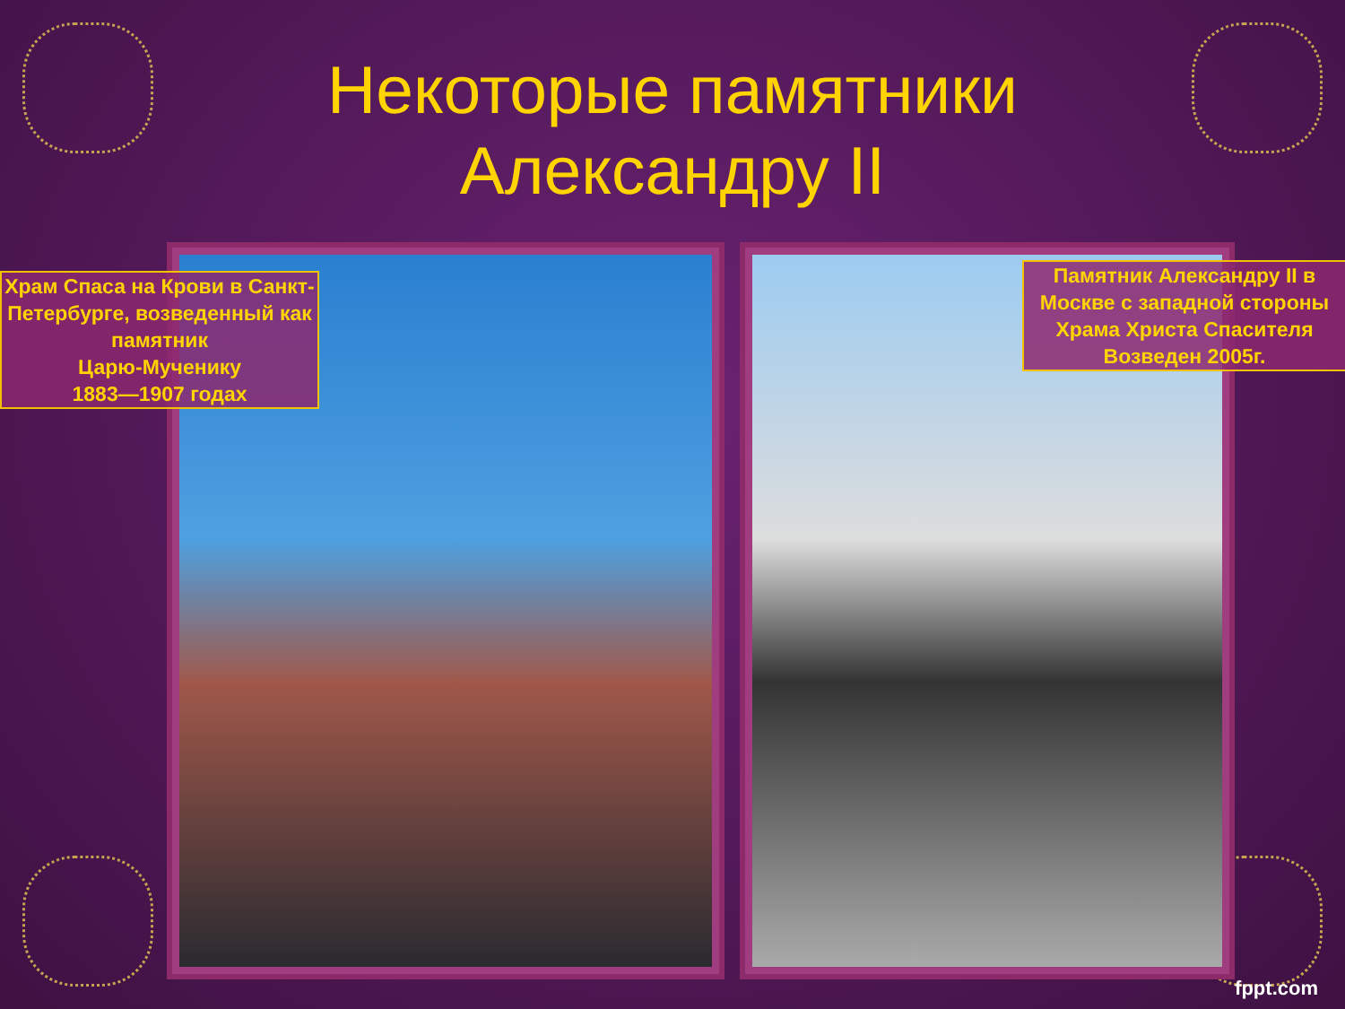Некоторые памятники
Александру II
Храм Спаса на Крови в Санкт-Петербурге, возведенный как памятник
Царю-Мученику
1883—1907 годах
Памятник Александру II в Москве с западной стороны
Храма Христа Спасителя
Возведен 2005г.
fppt.com